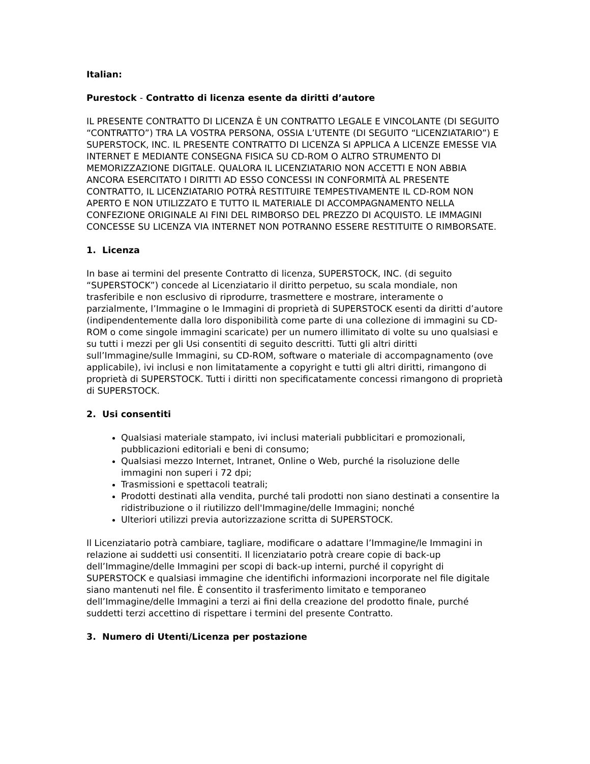Italian:
Purestock - Contratto di licenza esente da diritti d’autore
IL PRESENTE CONTRATTO DI LICENZA È UN CONTRATTO LEGALE E VINCOLANTE (DI SEGUITO “CONTRATTO”) TRA LA VOSTRA PERSONA, OSSIA L’UTENTE (DI SEGUITO “LICENZIATARIO”) E SUPERSTOCK, INC. IL PRESENTE CONTRATTO DI LICENZA SI APPLICA A LICENZE EMESSE VIA INTERNET E MEDIANTE CONSEGNA FISICA SU CD-ROM O ALTRO STRUMENTO DI MEMORIZZAZIONE DIGITALE. QUALORA IL LICENZIATARIO NON ACCETTI E NON ABBIA ANCORA ESERCITATO I DIRITTI AD ESSO CONCESSI IN CONFORMITÀ AL PRESENTE CONTRATTO, IL LICENZIATARIO POTRÀ RESTITUIRE TEMPESTIVAMENTE IL CD-ROM NON APERTO E NON UTILIZZATO E TUTTO IL MATERIALE DI ACCOMPAGNAMENTO NELLA CONFEZIONE ORIGINALE AI FINI DEL RIMBORSO DEL PREZZO DI ACQUISTO. LE IMMAGINI CONCESSE SU LICENZA VIA INTERNET NON POTRANNO ESSERE RESTITUITE O RIMBORSATE.
1. Licenza
In base ai termini del presente Contratto di licenza, SUPERSTOCK, INC. (di seguito “SUPERSTOCK”) concede al Licenziatario il diritto perpetuo, su scala mondiale, non trasferibile e non esclusivo di riprodurre, trasmettere e mostrare, interamente o parzialmente, l’Immagine o le Immagini di proprietà di SUPERSTOCK esenti da diritti d’autore (indipendentemente dalla loro disponibilità come parte di una collezione di immagini su CD-ROM o come singole immagini scaricate) per un numero illimitato di volte su uno qualsiasi e su tutti i mezzi per gli Usi consentiti di seguito descritti. Tutti gli altri diritti sull’Immagine/sulle Immagini, su CD-ROM, software o materiale di accompagnamento (ove applicabile), ivi inclusi e non limitatamente a copyright e tutti gli altri diritti, rimangono di proprietà di SUPERSTOCK. Tutti i diritti non specificatamente concessi rimangono di proprietà di SUPERSTOCK.
2. Usi consentiti
Qualsiasi materiale stampato, ivi inclusi materiali pubblicitari e promozionali, pubblicazioni editoriali e beni di consumo;
Qualsiasi mezzo Internet, Intranet, Online o Web, purché la risoluzione delle immagini non superi i 72 dpi;
Trasmissioni e spettacoli teatrali;
Prodotti destinati alla vendita, purché tali prodotti non siano destinati a consentire la ridistribuzione o il riutilizzo dell'Immagine/delle Immagini; nonché
Ulteriori utilizzi previa autorizzazione scritta di SUPERSTOCK.
Il Licenziatario potrà cambiare, tagliare, modificare o adattare l’Immagine/le Immagini in relazione ai suddetti usi consentiti. Il licenziatario potrà creare copie di back-up dell’Immagine/delle Immagini per scopi di back-up interni, purché il copyright di SUPERSTOCK e qualsiasi immagine che identifichi informazioni incorporate nel file digitale siano mantenuti nel file. È consentito il trasferimento limitato e temporaneo dell’Immagine/delle Immagini a terzi ai fini della creazione del prodotto finale, purché suddetti terzi accettino di rispettare i termini del presente Contratto.
3. Numero di Utenti/Licenza per postazione